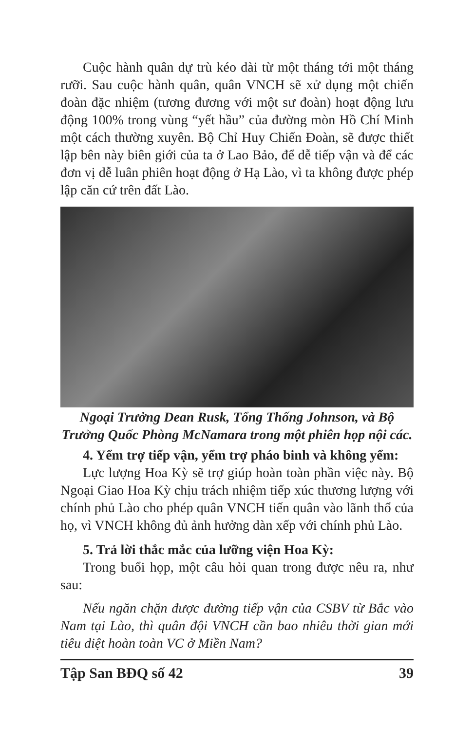Cuộc hành quân dự trù kéo dài từ một tháng tới một tháng rưỡi. Sau cuộc hành quân, quân VNCH sẽ xử dụng một chiến đoàn đặc nhiệm (tương đương với một sư đoàn) hoạt động lưu động 100% trong vùng “yết hầu” của đường mòn Hồ Chí Minh một cách thường xuyên. Bộ Chỉ Huy Chiến Đoàn, sẽ được thiết lập bên này biên giới của ta ở Lao Bảo, để dễ tiếp vận và để các đơn vị dễ luân phiên hoạt động ở Hạ Lào, vì ta không được phép lập căn cứ trên đất Lào.
Ngoại Trưởng Dean Rusk, Tổng Thống Johnson, và Bộ Trưởng Quốc Phòng McNamara trong một phiên họp nội các.
4. Yểm trợ tiếp vận, yểm trợ pháo binh và không yểm:
Lực lượng Hoa Kỳ sẽ trợ giúp hoàn toàn phần việc này. Bộ Ngoại Giao Hoa Kỳ chịu trách nhiệm tiếp xúc thương lượng với chính phủ Lào cho phép quân VNCH tiến quân vào lãnh thổ của họ, vì VNCH không đủ ảnh hưởng dàn xếp với chính phủ Lào.
5. Trả lời thắc mắc của lưỡng viện Hoa Kỳ:
Trong buổi họp, một câu hỏi quan trong được nêu ra, như sau:
Nếu ngăn chặn được đường tiếp vận của CSBV từ Bắc vào Nam tại Lào, thì quân đội VNCH cần bao nhiêu thời gian mới tiêu diệt hoàn toàn VC ở Miền Nam?
Tập San BĐQ số 42 39